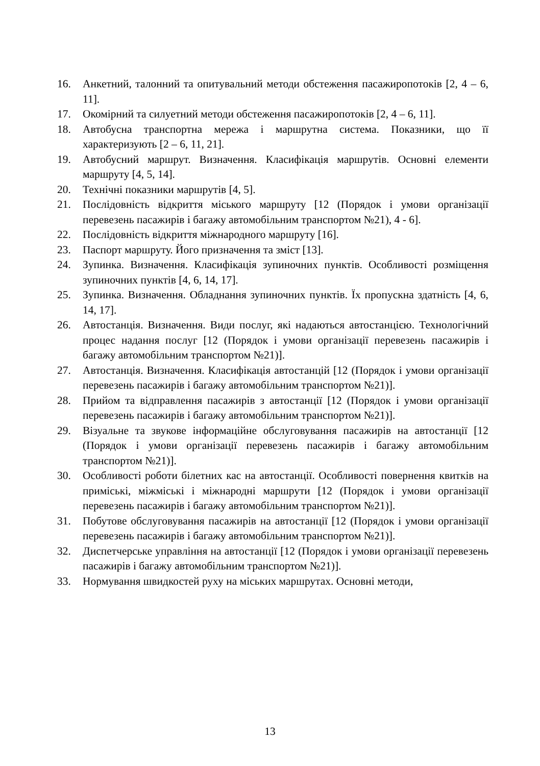16. Анкетний, талонний та опитувальний методи обстеження пасажиропотоків [2, 4 – 6, 11].
17. Окомірний та силуетний методи обстеження пасажиропотоків [2, 4 – 6, 11].
18. Автобусна транспортна мережа і маршрутна система. Показники, що її характеризують [2 – 6, 11, 21].
19. Автобусний маршрут. Визначення. Класифікація маршрутів. Основні елементи маршруту [4, 5, 14].
20. Технічні показники маршрутів [4, 5].
21. Послідовність відкриття міського маршруту [12 (Порядок і умови організації перевезень пасажирів і багажу автомобільним транспортом №21), 4 - 6].
22. Послідовність відкриття міжнародного маршруту [16].
23. Паспорт маршруту. Його призначення та зміст [13].
24. Зупинка. Визначення. Класифікація зупиночних пунктів. Особливості розміщення зупиночних пунктів [4, 6, 14, 17].
25. Зупинка. Визначення. Обладнання зупиночних пунктів. Їх пропускна здатність [4, 6, 14, 17].
26. Автостанція. Визначення. Види послуг, які надаються автостанцією. Технологічний процес надання послуг [12 (Порядок і умови організації перевезень пасажирів і багажу автомобільним транспортом №21)].
27. Автостанція. Визначення. Класифікація автостанцій [12 (Порядок і умови організації перевезень пасажирів і багажу автомобільним транспортом №21)].
28. Прийом та відправлення пасажирів з автостанції [12 (Порядок і умови організації перевезень пасажирів і багажу автомобільним транспортом №21)].
29. Візуальне та звукове інформаційне обслуговування пасажирів на автостанції [12 (Порядок і умови організації перевезень пасажирів і багажу автомобільним транспортом №21)].
30. Особливості роботи білетних кас на автостанції. Особливості повернення квитків на приміські, міжміські і міжнародні маршрути [12 (Порядок і умови організації перевезень пасажирів і багажу автомобільним транспортом №21)].
31. Побутове обслуговування пасажирів на автостанції [12 (Порядок і умови організації перевезень пасажирів і багажу автомобільним транспортом №21)].
32. Диспетчерське управління на автостанції [12 (Порядок і умови організації перевезень пасажирів і багажу автомобільним транспортом №21)].
33. Нормування швидкостей руху на міських маршрутах. Основні методи,
13